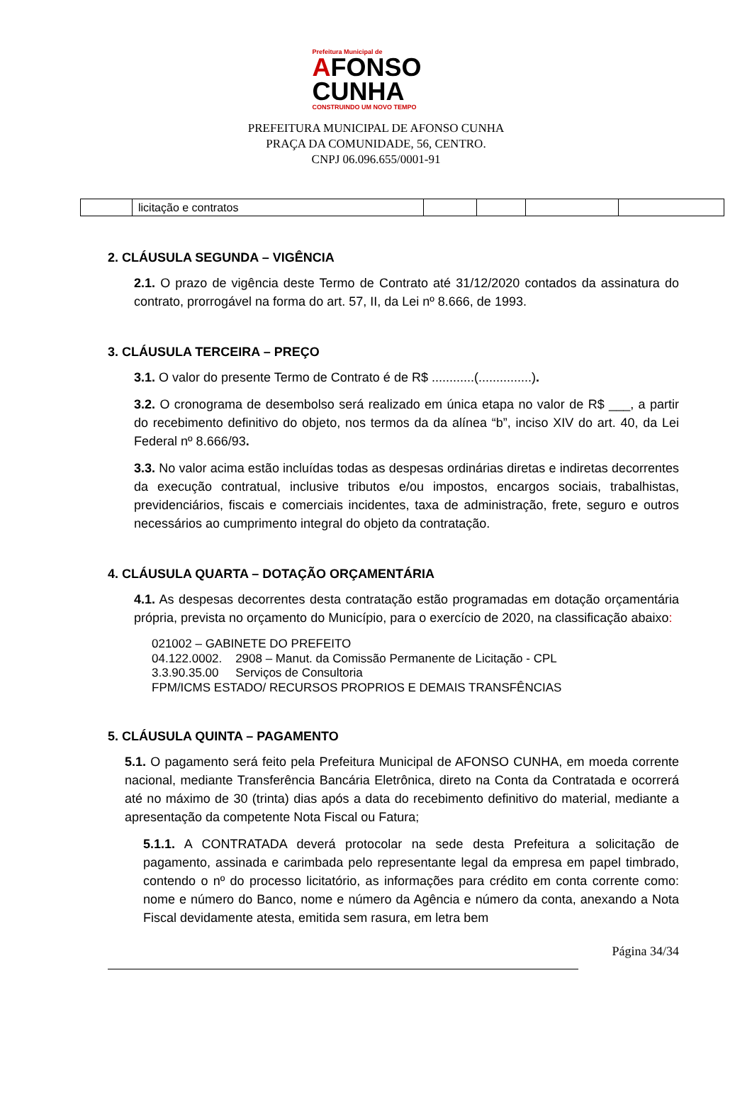Prefeitura Municipal de
AFONSO
CUNHA
CONSTRUINDO UM NOVO TEMPO
PREFEITURA MUNICIPAL DE AFONSO CUNHA
PRAÇA DA COMUNIDADE, 56, CENTRO.
CNPJ 06.096.655/0001-91
| | licitação e contratos | | | | |
2. CLÁUSULA SEGUNDA – VIGÊNCIA
2.1. O prazo de vigência deste Termo de Contrato até 31/12/2020 contados da assinatura do contrato, prorrogável na forma do art. 57, II, da Lei nº 8.666, de 1993.
3. CLÁUSULA TERCEIRA – PREÇO
3.1. O valor do presente Termo de Contrato é de R$ ............(...............).
3.2. O cronograma de desembolso será realizado em única etapa no valor de R$ ___, a partir do recebimento definitivo do objeto, nos termos da da alínea “b”, inciso XIV do art. 40, da Lei Federal nº 8.666/93.
3.3. No valor acima estão incluídas todas as despesas ordinárias diretas e indiretas decorrentes da execução contratual, inclusive tributos e/ou impostos, encargos sociais, trabalhistas, previdenciários, fiscais e comerciais incidentes, taxa de administração, frete, seguro e outros necessários ao cumprimento integral do objeto da contratação.
4. CLÁUSULA QUARTA – DOTAÇÃO ORÇAMENTÁRIA
4.1. As despesas decorrentes desta contratação estão programadas em dotação orçamentária própria, prevista no orçamento do Município, para o exercício de 2020, na classificação abaixo:
021002 – GABINETE DO PREFEITO
04.122.0002. 2908 – Manut. da Comissão Permanente de Licitação - CPL
3.3.90.35.00 Serviços de Consultoria
FPM/ICMS ESTADO/ RECURSOS PROPRIOS E DEMAIS TRANSFÊNCIAS
5. CLÁUSULA QUINTA – PAGAMENTO
5.1. O pagamento será feito pela Prefeitura Municipal de AFONSO CUNHA, em moeda corrente nacional, mediante Transferência Bancária Eletrônica, direto na Conta da Contratada e ocorrerá até no máximo de 30 (trinta) dias após a data do recebimento definitivo do material, mediante a apresentação da competente Nota Fiscal ou Fatura;
5.1.1. A CONTRATADA deverá protocolar na sede desta Prefeitura a solicitação de pagamento, assinada e carimbada pelo representante legal da empresa em papel timbrado, contendo o nº do processo licitatório, as informações para crédito em conta corrente como: nome e número do Banco, nome e número da Agência e número da conta, anexando a Nota Fiscal devidamente atesta, emitida sem rasura, em letra bem
Página 34/34